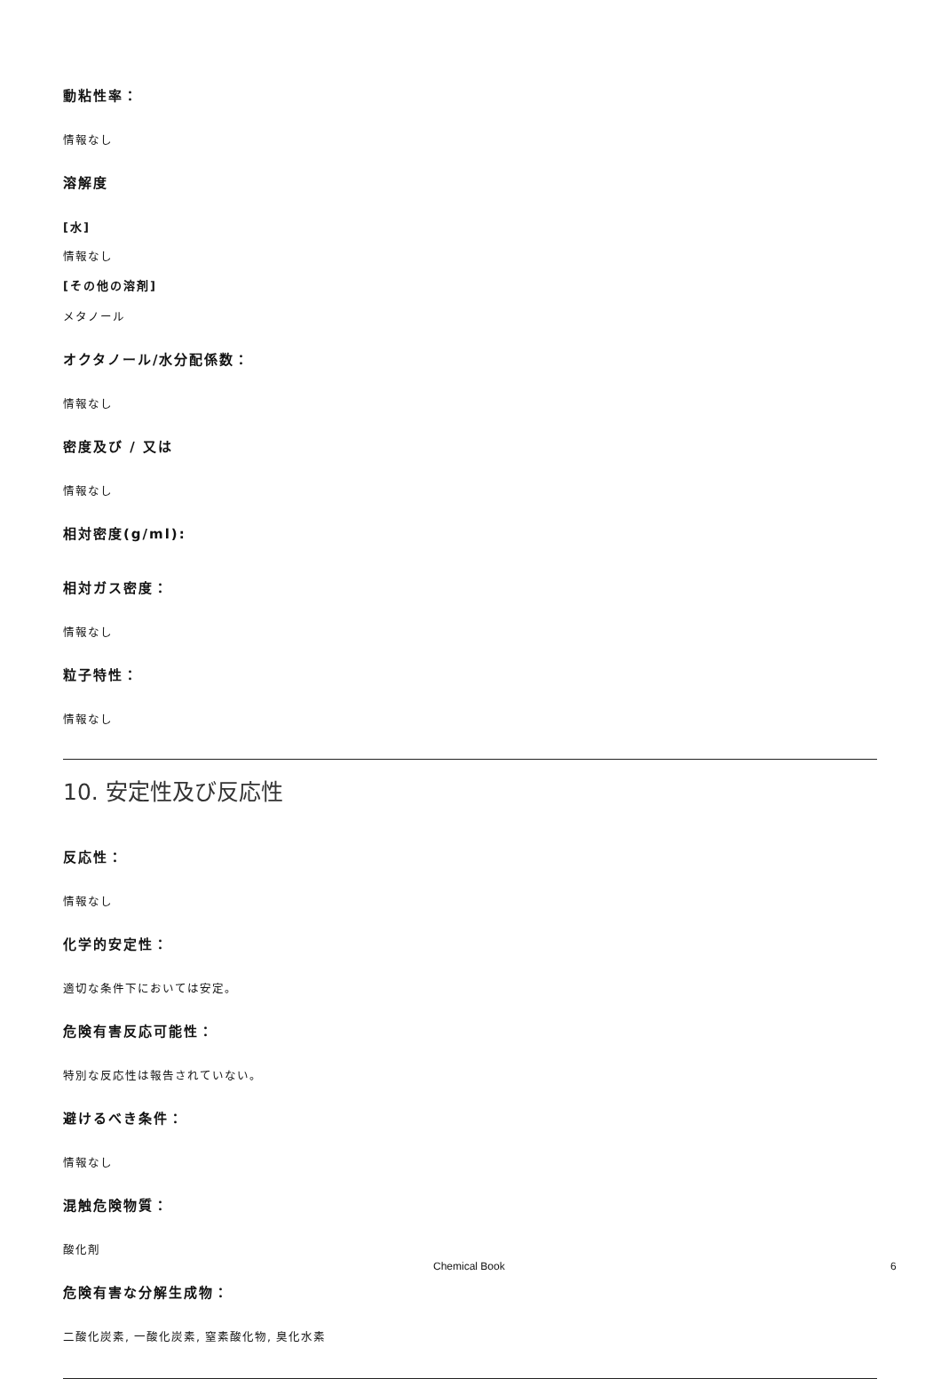動粘性率：
情報なし
溶解度
[水]
情報なし
[その他の溶剤]
メタノール
オクタノール/水分配係数：
情報なし
密度及び / 又は
情報なし
相対密度(g/ml):
相対ガス密度：
情報なし
粒子特性：
情報なし
10. 安定性及び反応性
反応性：
情報なし
化学的安定性：
適切な条件下においては安定。
危険有害反応可能性：
特別な反応性は報告されていない。
避けるべき条件：
情報なし
混触危険物質：
酸化剤
危険有害な分解生成物：
二酸化炭素, 一酸化炭素, 窒素酸化物, 臭化水素
Chemical Book 6